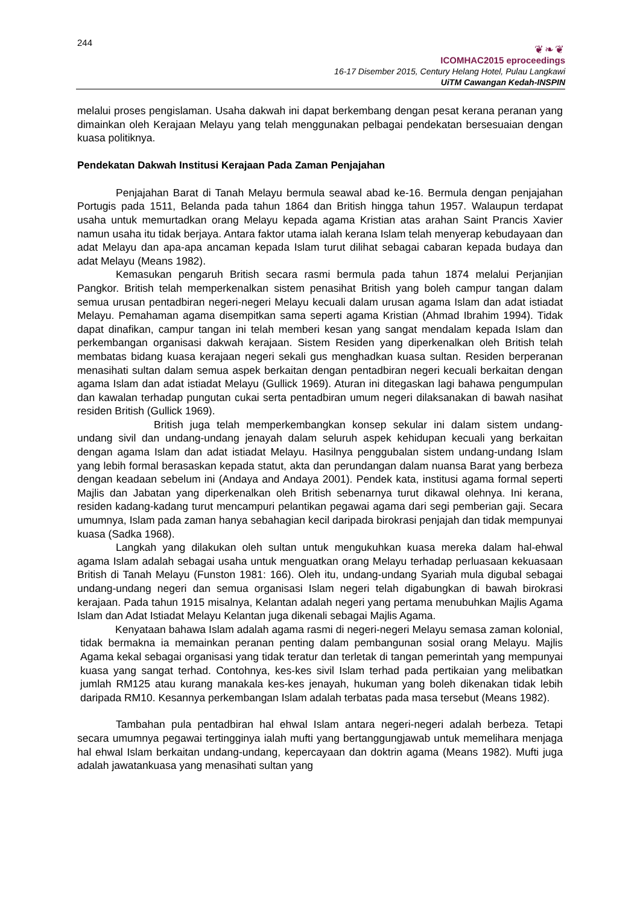244
❦❧❦
ICOMHAC2015 eproceedings
16-17 Disember 2015, Century Helang Hotel, Pulau Langkawi
UiTM Cawangan Kedah-INSPIN
melalui proses pengislaman. Usaha dakwah ini dapat berkembang dengan pesat kerana peranan yang dimainkan oleh Kerajaan Melayu yang telah menggunakan pelbagai pendekatan bersesuaian dengan kuasa politiknya.
Pendekatan Dakwah Institusi Kerajaan Pada Zaman Penjajahan
Penjajahan Barat di Tanah Melayu bermula seawal abad ke-16. Bermula dengan penjajahan Portugis pada 1511, Belanda pada tahun 1864 dan British hingga tahun 1957. Walaupun terdapat usaha untuk memurtadkan orang Melayu kepada agama Kristian atas arahan Saint Prancis Xavier namun usaha itu tidak berjaya. Antara faktor utama ialah kerana Islam telah menyerap kebudayaan dan adat Melayu dan apa-apa ancaman kepada Islam turut dilihat sebagai cabaran kepada budaya dan adat Melayu (Means 1982).
Kemasukan pengaruh British secara rasmi bermula pada tahun 1874 melalui Perjanjian Pangkor. British telah memperkenalkan sistem penasihat British yang boleh campur tangan dalam semua urusan pentadbiran negeri-negeri Melayu kecuali dalam urusan agama Islam dan adat istiadat Melayu. Pemahaman agama disempitkan sama seperti agama Kristian (Ahmad Ibrahim 1994). Tidak dapat dinafikan, campur tangan ini telah memberi kesan yang sangat mendalam kepada Islam dan perkembangan organisasi dakwah kerajaan. Sistem Residen yang diperkenalkan oleh British telah membatas bidang kuasa kerajaan negeri sekali gus menghadkan kuasa sultan. Residen berperanan menasihati sultan dalam semua aspek berkaitan dengan pentadbiran negeri kecuali berkaitan dengan agama Islam dan adat istiadat Melayu (Gullick 1969). Aturan ini ditegaskan lagi bahawa pengumpulan dan kawalan terhadap pungutan cukai serta pentadbiran umum negeri dilaksanakan di bawah nasihat residen British (Gullick 1969).
British juga telah memperkembangkan konsep sekular ini dalam sistem undang-undang sivil dan undang-undang jenayah dalam seluruh aspek kehidupan kecuali yang berkaitan dengan agama Islam dan adat istiadat Melayu. Hasilnya penggubalan sistem undang-undang Islam yang lebih formal berasaskan kepada statut, akta dan perundangan dalam nuansa Barat yang berbeza dengan keadaan sebelum ini (Andaya and Andaya 2001). Pendek kata, institusi agama formal seperti Majlis dan Jabatan yang diperkenalkan oleh British sebenarnya turut dikawal olehnya. Ini kerana, residen kadang-kadang turut mencampuri pelantikan pegawai agama dari segi pemberian gaji. Secara umumnya, Islam pada zaman hanya sebahagian kecil daripada birokrasi penjajah dan tidak mempunyai kuasa (Sadka 1968).
Langkah yang dilakukan oleh sultan untuk mengukuhkan kuasa mereka dalam hal-ehwal agama Islam adalah sebagai usaha untuk menguatkan orang Melayu terhadap perluasaan kekuasaan British di Tanah Melayu (Funston 1981: 166). Oleh itu, undang-undang Syariah mula digubal sebagai undang-undang negeri dan semua organisasi Islam negeri telah digabungkan di bawah birokrasi kerajaan. Pada tahun 1915 misalnya, Kelantan adalah negeri yang pertama menubuhkan Majlis Agama Islam dan Adat Istiadat Melayu Kelantan juga dikenali sebagai Majlis Agama.
Kenyataan bahawa Islam adalah agama rasmi di negeri-negeri Melayu semasa zaman kolonial, tidak bermakna ia memainkan peranan penting dalam pembangunan sosial orang Melayu. Majlis Agama kekal sebagai organisasi yang tidak teratur dan terletak di tangan pemerintah yang mempunyai kuasa yang sangat terhad. Contohnya, kes-kes sivil Islam terhad pada pertikaian yang melibatkan jumlah RM125 atau kurang manakala kes-kes jenayah, hukuman yang boleh dikenakan tidak lebih daripada RM10. Kesannya perkembangan Islam adalah terbatas pada masa tersebut (Means 1982).
Tambahan pula pentadbiran hal ehwal Islam antara negeri-negeri adalah berbeza. Tetapi secara umumnya pegawai tertingginya ialah mufti yang bertanggungjawab untuk memelihara menjaga hal ehwal Islam berkaitan undang-undang, kepercayaan dan doktrin agama (Means 1982). Mufti juga adalah jawatankuasa yang menasihati sultan yang